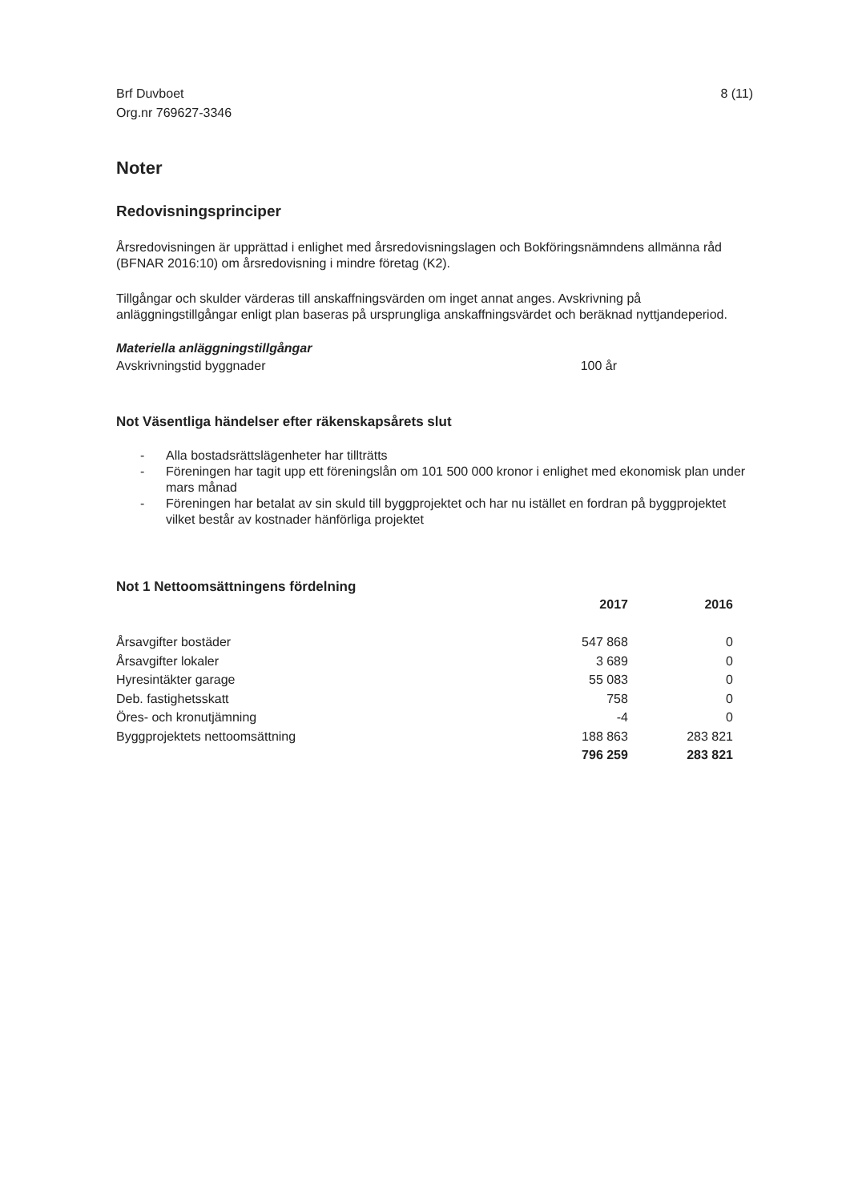Brf Duvboet
Org.nr 769627-3346
8 (11)
Noter
Redovisningsprinciper
Årsredovisningen är upprättad i enlighet med årsredovisningslagen och Bokföringsnämndens allmänna råd (BFNAR 2016:10) om årsredovisning i mindre företag (K2).
Tillgångar och skulder värderas till anskaffningsvärden om inget annat anges. Avskrivning på anläggningstillgångar enligt plan baseras på ursprungliga anskaffningsvärdet och beräknad nyttjandeperiod.
Materiella anläggningstillgångar
| Avskrivningstid byggnader | 100 år |
Not Väsentliga händelser efter räkenskapsårets slut
- Alla bostadsrättslägenheter har tillträtts
- Föreningen har tagit upp ett föreningslån om 101 500 000 kronor i enlighet med ekonomisk plan under mars månad
- Föreningen har betalat av sin skuld till byggprojektet och har nu istället en fordran på byggprojektet vilket består av kostnader hänförliga projektet
Not 1 Nettoomsättningens fördelning
| | 2017 | 2016 |
| --- | --- | --- |
| Årsavgifter bostäder | 547 868 | 0 |
| Årsavgifter lokaler | 3 689 | 0 |
| Hyresintäkter garage | 55 083 | 0 |
| Deb. fastighetsskatt | 758 | 0 |
| Öres- och kronutjämning | -4 | 0 |
| Byggprojektets nettoomsättning | 188 863 | 283 821 |
| | 796 259 | 283 821 |